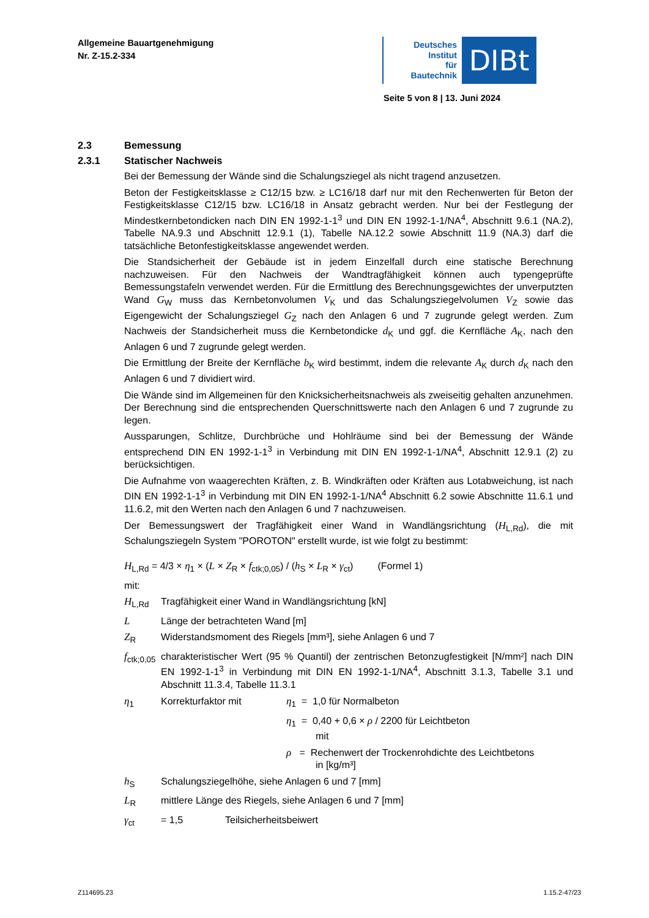Allgemeine Bauartgenehmigung
Nr. Z-15.2-334
Deutsches
Institut
für
Bautechnik
DIBt
Seite 5 von 8 | 13. Juni 2024
2.3 Bemessung
2.3.1 Statischer Nachweis
Bei der Bemessung der Wände sind die Schalungsziegel als nicht tragend anzusetzen.
Beton der Festigkeitsklasse ≥ C12/15 bzw. ≥ LC16/18 darf nur mit den Rechenwerten für Beton der Festigkeitsklasse C12/15 bzw. LC16/18 in Ansatz gebracht werden. Nur bei der Festlegung der Mindestkernbetondicken nach DIN EN 1992-1-1<sup>3</sup> und DIN EN 1992-1-1/NA<sup>4</sup>, Abschnitt 9.6.1 (NA.2), Tabelle NA.9.3 und Abschnitt 12.9.1 (1), Tabelle NA.12.2 sowie Abschnitt 11.9 (NA.3) darf die tatsächliche Betonfestigkeitsklasse angewendet werden.
Die Standsicherheit der Gebäude ist in jedem Einzelfall durch eine statische Berechnung nachzuweisen. Für den Nachweis der Wandtragfähigkeit können auch typengeprüfte Bemessungstafeln verwendet werden. Für die Ermittlung des Berechnungsgewichtes der unverputzten Wand G<sub>W</sub> muss das Kernbetonvolumen V<sub>K</sub> und das Schalungsziegelvolumen V<sub>Z</sub> sowie das Eigengewicht der Schalungsziegel G<sub>Z</sub> nach den Anlagen 6 und 7 zugrunde gelegt werden. Zum Nachweis der Standsicherheit muss die Kernbetondicke d<sub>K</sub> und ggf. die Kernfläche A<sub>K</sub>, nach den Anlagen 6 und 7 zugrunde gelegt werden.
Die Ermittlung der Breite der Kernfläche b<sub>K</sub> wird bestimmt, indem die relevante A<sub>K</sub> durch d<sub>K</sub> nach den Anlagen 6 und 7 dividiert wird.
Die Wände sind im Allgemeinen für den Knicksicherheitsnachweis als zweiseitig gehalten anzunehmen. Der Berechnung sind die entsprechenden Querschnittswerte nach den Anlagen 6 und 7 zugrunde zu legen.
Aussparungen, Schlitze, Durchbrüche und Hohlräume sind bei der Bemessung der Wände entsprechend DIN EN 1992-1-1<sup>3</sup> in Verbindung mit DIN EN 1992-1-1/NA<sup>4</sup>, Abschnitt 12.9.1 (2) zu berücksichtigen.
Die Aufnahme von waagerechten Kräften, z. B. Windkräften oder Kräften aus Lotabweichung, ist nach DIN EN 1992-1-1<sup>3</sup> in Verbindung mit DIN EN 1992-1-1/NA<sup>4</sup> Abschnitt 6.2 sowie Abschnitte 11.6.1 und 11.6.2, mit den Werten nach den Anlagen 6 und 7 nachzuweisen.
Der Bemessungswert der Tragfähigkeit einer Wand in Wandlängsrichtung (H<sub>L,Rd</sub>), die mit Schalungsziegeln System "POROTON" erstellt wurde, ist wie folgt zu bestimmt:
H<sub>L,Rd</sub> = 4/3 × η<sub>1</sub> × (L × Z<sub>R</sub> × f<sub>ctk;0,05</sub>) / (h<sub>S</sub> × L<sub>R</sub> × γ<sub>ct</sub>) (Formel 1)
mit:
H<sub>L,Rd</sub> Tragfähigkeit einer Wand in Wandlängsrichtung [kN]
L Länge der betrachteten Wand [m]
Z<sub>R</sub> Widerstandsmoment des Riegels [mm³], siehe Anlagen 6 und 7
f<sub>ctk;0,05</sub>
charakteristischer Wert (95 % Quantil) der zentrischen Betonzugfestigkeit [N/mm²] nach DIN EN 1992-1-1<sup>3</sup> in Verbindung mit DIN EN 1992-1-1/NA<sup>4</sup>, Abschnitt 3.1.3, Tabelle 3.1 und Abschnitt 11.3.4, Tabelle 11.3.1
η<sub>1</sub> Korrekturfaktor mit η<sub>1</sub> = 1,0 für Normalbeton
η<sub>1</sub> = 0,40 + 0,6 × ρ / 2200 für Leichtbeton
mit
ρ = Rechenwert der Trockenrohdichte des Leichtbetons
in [kg/m³]
h<sub>S</sub> Schalungsziegelhöhe, siehe Anlagen 6 und 7 [mm]
L<sub>R</sub> mittlere Länge des Riegels, siehe Anlagen 6 und 7 [mm]
γ<sub>ct</sub> = 1,5 Teilsicherheitsbeiwert
Z114695.23 1.15.2-47/23